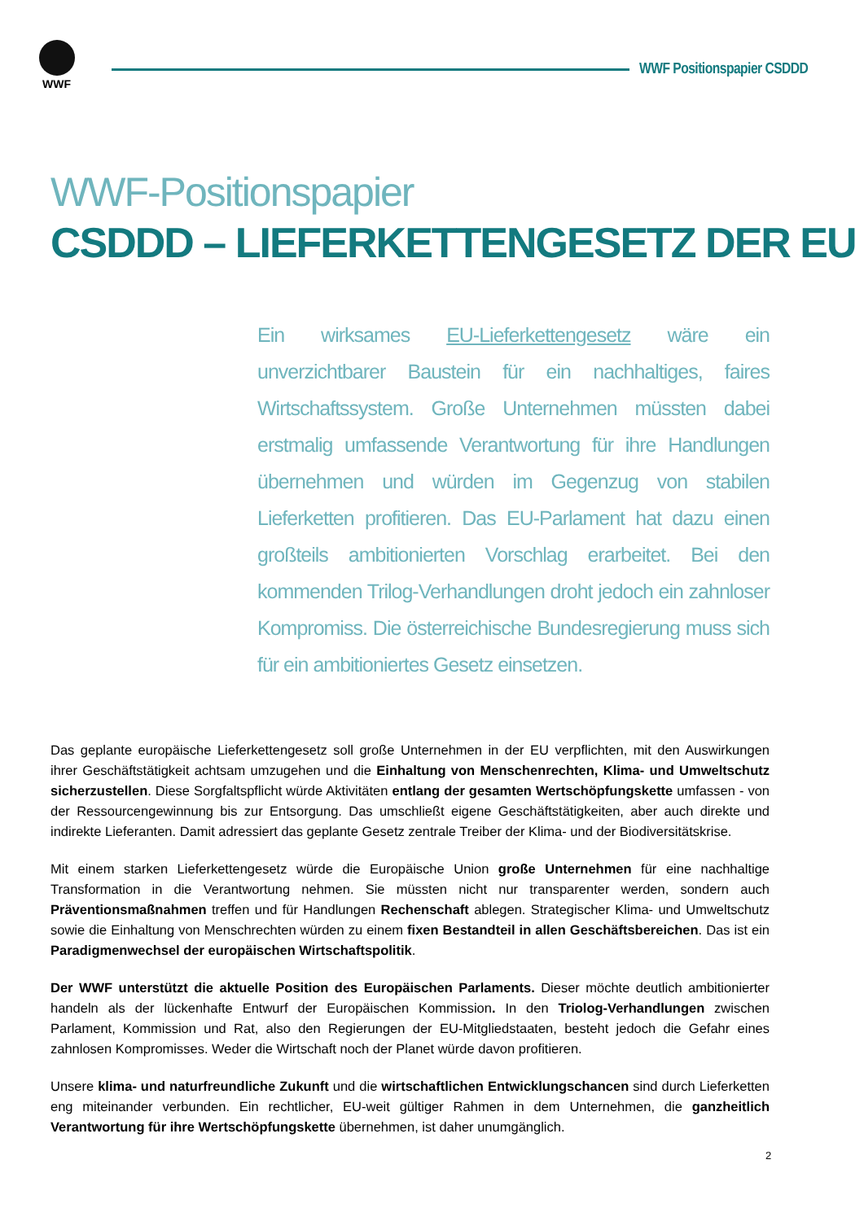WWF
WWF Positionspapier CSDDD
WWF-Positionspapier
CSDDD – LIEFERKETTENGESETZ DER EU
Ein wirksames EU-Lieferkettengesetz wäre ein unverzichtbarer Baustein für ein nachhaltiges, faires Wirtschaftssystem. Große Unternehmen müssten dabei erstmalig umfassende Verantwortung für ihre Handlungen übernehmen und würden im Gegenzug von stabilen Lieferketten profitieren. Das EU-Parlament hat dazu einen großteils ambitionierten Vorschlag erarbeitet. Bei den kommenden Trilog-Verhandlungen droht jedoch ein zahnloser Kompromiss. Die österreichische Bundesregierung muss sich für ein ambitioniertes Gesetz einsetzen.
Das geplante europäische Lieferkettengesetz soll große Unternehmen in der EU verpflichten, mit den Auswirkungen ihrer Geschäftstätigkeit achtsam umzugehen und die Einhaltung von Menschenrechten, Klima- und Umweltschutz sicherzustellen. Diese Sorgfaltspflicht würde Aktivitäten entlang der gesamten Wertschöpfungskette umfassen - von der Ressourcengewinnung bis zur Entsorgung. Das umschließt eigene Geschäftstätigkeiten, aber auch direkte und indirekte Lieferanten. Damit adressiert das geplante Gesetz zentrale Treiber der Klima- und der Biodiversitätskrise.
Mit einem starken Lieferkettengesetz würde die Europäische Union große Unternehmen für eine nachhaltige Transformation in die Verantwortung nehmen. Sie müssten nicht nur transparenter werden, sondern auch Präventionsmaßnahmen treffen und für Handlungen Rechenschaft ablegen. Strategischer Klima- und Umweltschutz sowie die Einhaltung von Menschrechten würden zu einem fixen Bestandteil in allen Geschäftsbereichen. Das ist ein Paradigmenwechsel der europäischen Wirtschaftspolitik.
Der WWF unterstützt die aktuelle Position des Europäischen Parlaments. Dieser möchte deutlich ambitionierter handeln als der lückenhafte Entwurf der Europäischen Kommission. In den Triolog-Verhandlungen zwischen Parlament, Kommission und Rat, also den Regierungen der EU-Mitgliedstaaten, besteht jedoch die Gefahr eines zahnlosen Kompromisses. Weder die Wirtschaft noch der Planet würde davon profitieren.
Unsere klima- und naturfreundliche Zukunft und die wirtschaftlichen Entwicklungschancen sind durch Lieferketten eng miteinander verbunden. Ein rechtlicher, EU-weit gültiger Rahmen in dem Unternehmen, die ganzheitlich Verantwortung für ihre Wertschöpfungskette übernehmen, ist daher unumgänglich.
2